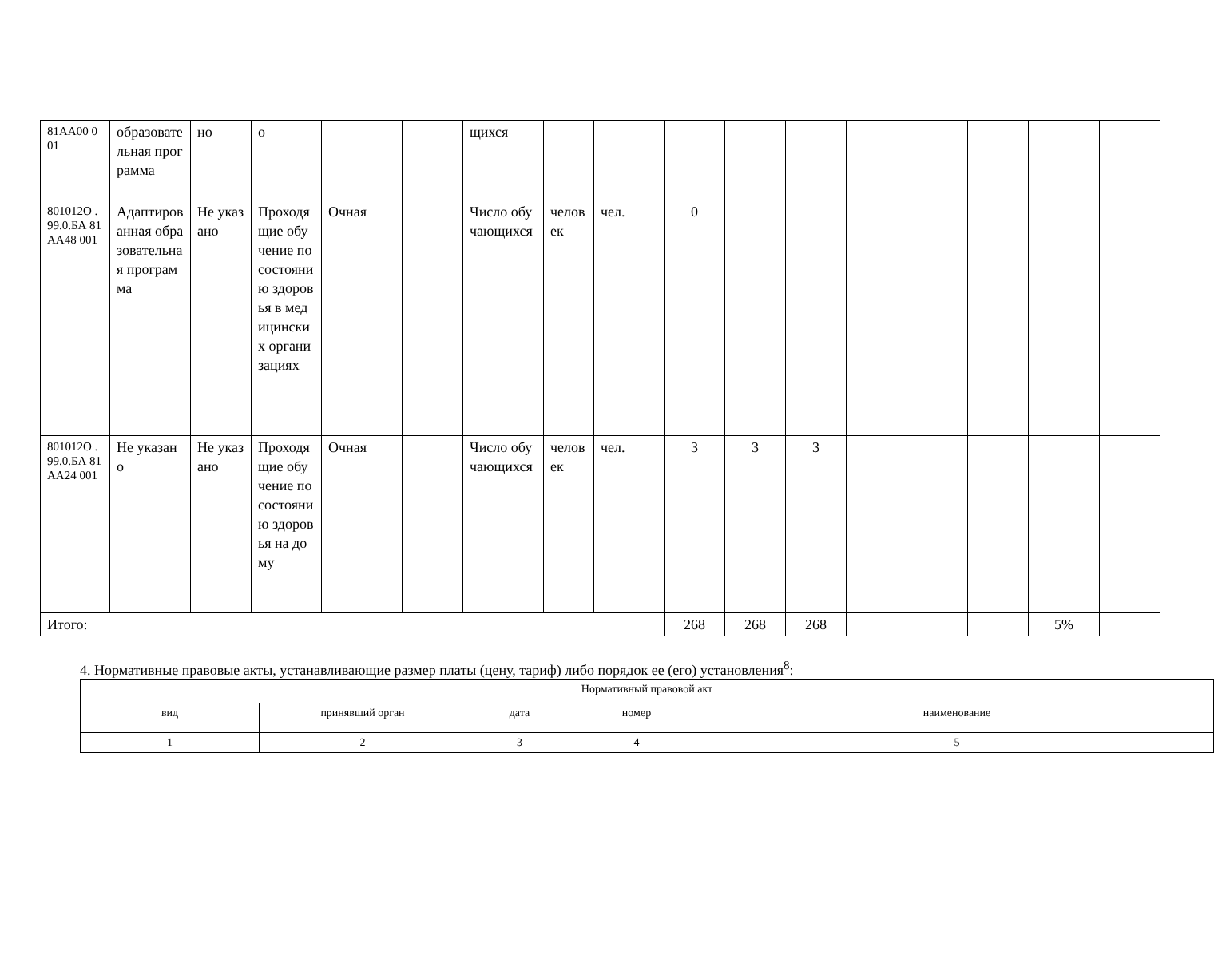| 81АА00 001 | образовательная программа | но | о | | | щихся | | | | | | | | | | |
| 801012О .99.0.БА 81АА48 001 | Адаптированная образовательная программа | Не указано | Проходящие обучение по состоянию здоровья в медицинских организациях | Очная | | Число обучающихся | человек | чел. | 0 | | | | | | | |
| 801012О .99.0.БА 81АА24 001 | Не указано | Не указано | Проходящие обучение по состоянию здоровья на дому | Очная | | Число обучающихся | человек | чел. | 3 | 3 | 3 | | | | | |
| Итого: | | | | | | | | | 268 | 268 | 268 | | | | 5% | |
4. Нормативные правовые акты, устанавливающие размер платы (цену, тариф) либо порядок ее (его) установления<sup>8</sup>:
| Нормативный правовой акт | | | | |
| вид | принявший орган | дата | номер | наименование |
| 1 | 2 | 3 | 4 | 5 |